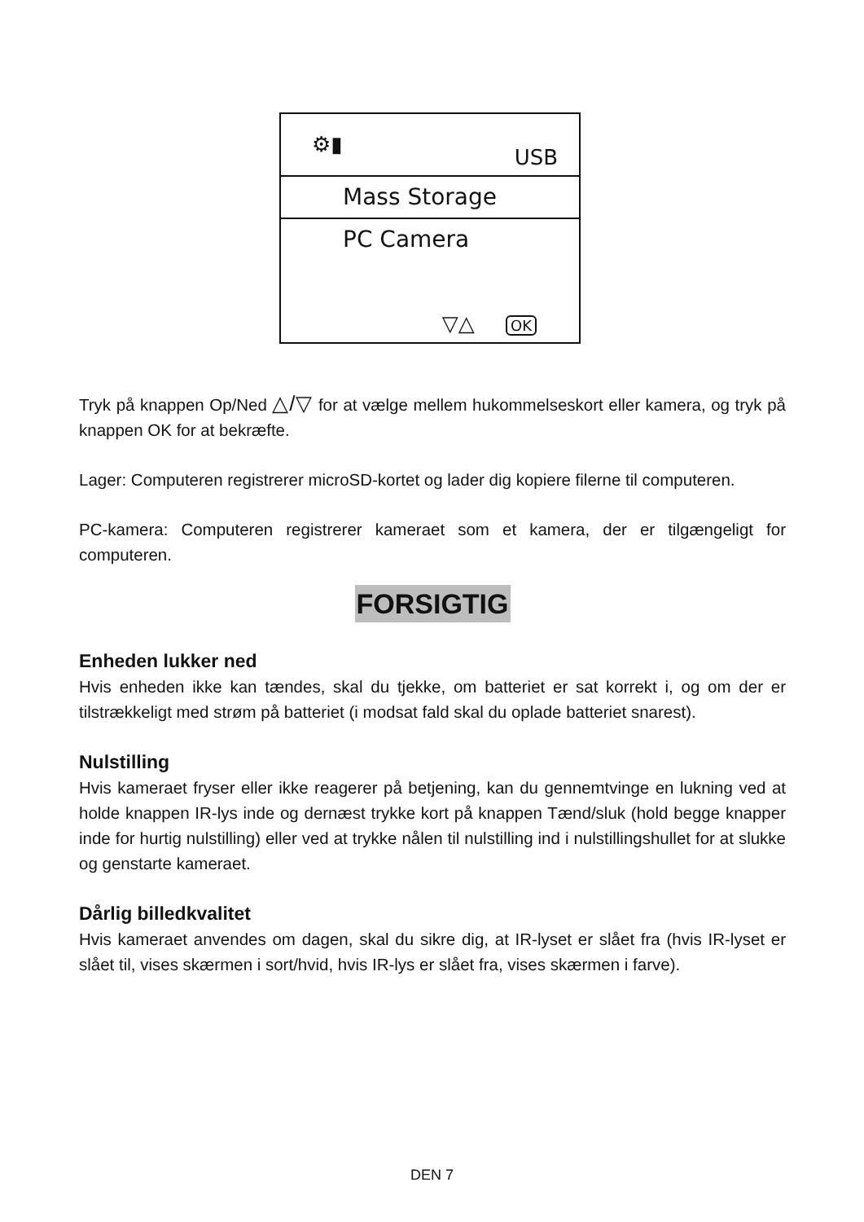⚙▮
USB
Mass Storage
PC Camera
▽△ OK
Tryk på knappen Op/Ned △/▽ for at vælge mellem hukommelseskort eller kamera, og tryk på knappen OK for at bekræfte.
Lager: Computeren registrerer microSD-kortet og lader dig kopiere filerne til computeren.
PC-kamera: Computeren registrerer kameraet som et kamera, der er tilgængeligt for computeren.
FORSIGTIG
Enheden lukker ned
Hvis enheden ikke kan tændes, skal du tjekke, om batteriet er sat korrekt i, og om der er tilstrækkeligt med strøm på batteriet (i modsat fald skal du oplade batteriet snarest).
Nulstilling
Hvis kameraet fryser eller ikke reagerer på betjening, kan du gennemtvinge en lukning ved at holde knappen IR-lys inde og dernæst trykke kort på knappen Tænd/sluk (hold begge knapper inde for hurtig nulstilling) eller ved at trykke nålen til nulstilling ind i nulstillingshullet for at slukke og genstarte kameraet.
Dårlig billedkvalitet
Hvis kameraet anvendes om dagen, skal du sikre dig, at IR-lyset er slået fra (hvis IR-lyset er slået til, vises skærmen i sort/hvid, hvis IR-lys er slået fra, vises skærmen i farve).
DEN 7